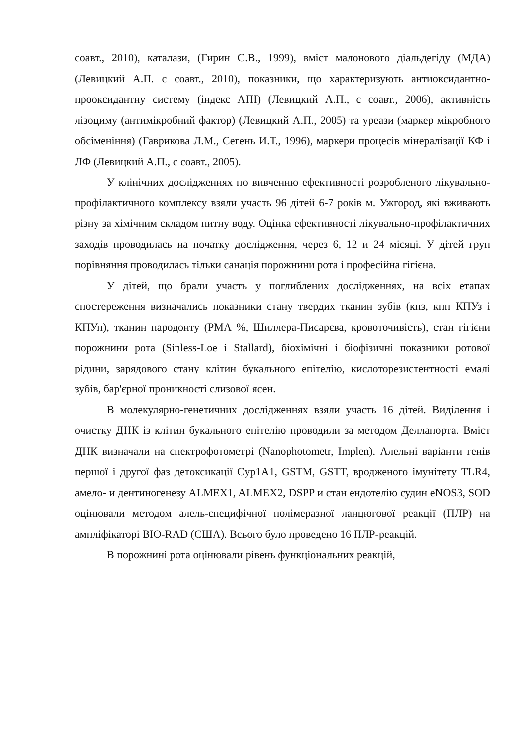соавт., 2010), каталази, (Гирин С.В., 1999), вміст малонового діальдегіду (МДА) (Левицкий А.П. с соавт., 2010), показники, що характеризують антиоксидантно-прооксидантну систему (індекс АПІ) (Левицкий А.П., с соавт., 2006), активність лізоциму (антимікробний фактор) (Левицкий А.П., 2005) та уреази (маркер мікробного обсіменіння) (Гаврикова Л.М., Сегень И.Т., 1996), маркери процесів мінералізації КФ і ЛФ (Левицкий А.П., с соавт., 2005).
У клінічних дослідженнях по вивченню ефективності розробленого лікувально-профілактичного комплексу взяли участь 96 дітей 6-7 років м. Ужгород, які вживають різну за хімічним складом питну воду. Оцінка ефективності лікувально-профілактичних заходів проводилась на початку дослідження, через 6, 12 и 24 місяці. У дітей груп порівняння проводилась тільки санація порожнини рота і професійна гігієна.
У дітей, що брали участь у поглиблених дослідженнях, на всіх етапах спостереження визначались показники стану твердих тканин зубів (кпз, кпп КПУз і КПУп), тканин пародонту (РМА %, Шиллера-Писарєва, кровоточивість), стан гігієни порожнини рота (Sinless-Loe і Stallard), біохімічні і біофізичні показники ротової рідини, зарядового стану клітин букального епітелію, кислоторезистентності емалі зубів, бар'єрної проникності слизової ясен.
В молекулярно-генетичних дослідженнях взяли участь 16 дітей. Виділення і очистку ДНК із клітин букального епітелію проводили за методом Деллапорта. Вміст ДНК визначали на спектрофотометрі (Nanophotometr, Implen). Алельні варіанти генів першої і другої фаз детоксикації Cyp1A1, GSTM, GSTT, вродженого імунітету TLR4, амело- и дентиногенезу ALMEX1, ALMEX2, DSPP и стан ендотелію судин eNOS3, SOD оцінювали методом алель-специфічної полімеразної ланцюгової реакції (ПЛР) на ампліфікаторі BIO-RAD (США). Всього було проведено 16 ПЛР-реакцій.
В порожнині рота оцінювали рівень функціональних реакцій,